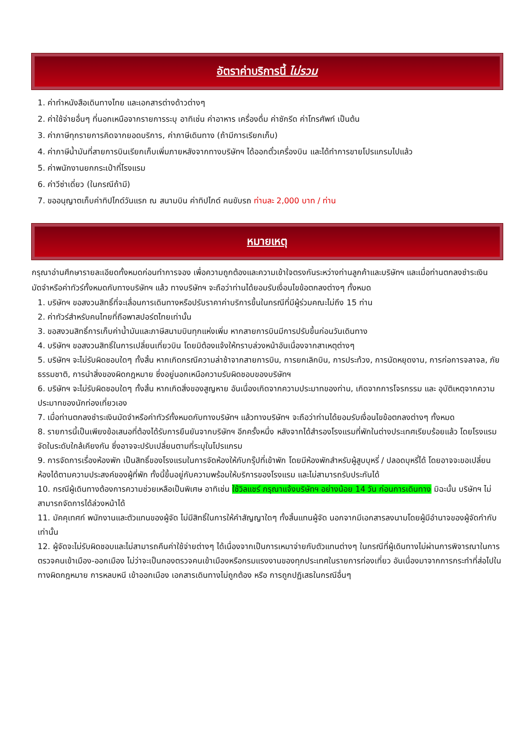อัตราค่าบริการนี้ ไม่รวม
1. ค่าทำหนังสือเดินทางไทย และเอกสารต่างด้าวต่างๆ
2. ค่าใช้จ่ายอื่นๆ ที่นอกเหนือจากรายการระบุ อาทิเช่น ค่าอาหาร เครื่องดื่ม ค่าซักรีด ค่าโทรศัพท์ เป็นต้น
3. ค่าภาษีทุกรายการคิดจากยอดบริการ, ค่าภาษีเดินทาง (ถ้ามีการเรียกเก็บ)
4. ค่าภาษีน้ำมันที่สายการบินเรียกเก็บเพิ่มภายหลังจากทางบริษัทฯ ได้ออกตั๋วเครื่องบิน และได้ทำการขายโปรแกรมไปแล้ว
5. ค่าพนักงานยกกระเป๋าที่โรงแรม
6. ค่าวีซ่าเดี่ยว (ในกรณีถ้ามี)
7. ขออนุญาตเก็บค่าทิปไกด์วันแรก ณ สนามบิน ค่าทิปไกด์ คนขับรถ ท่านละ 2,000 บาท / ท่าน
หมายเหตุ
กรุณาอ่านศึกษารายละเอียดทั้งหมดก่อนทำการจอง เพื่อความถูกต้องและความเข้าใจตรงกันระหว่างท่านลูกค้าและบริษัทฯ และเมื่อท่านตกลงชำระเงินมัดจำหรือค่าทัวร์ทั้งหมดกับทางบริษัทฯ แล้ว ทางบริษัทฯ จะถือว่าท่านได้ยอมรับเงื่อนไขข้อตกลงต่างๆ ทั้งหมด
1. บริษัทฯ ขอสงวนสิทธิ์ที่จะเลื่อนการเดินทางหรือปรับราคาค่าบริการขึ้นในกรณีที่มีผู้ร่วมคณะไม่ถึง 15 ท่าน
2. ค่าทัวร์สำหรับคนไทยที่ถือพาสปอร์ตไทยเท่านั้น
3. ขอสงวนสิทธิ์การเก็บค่าน้ำมันและภาษีสนามบินทุกแห่งเพิ่ม หากสายการบินมีการปรับขึ้นก่อนวันเดินทาง
4. บริษัทฯ ขอสงวนสิทธิ์ในการเปลี่ยนเที่ยวบิน โดยมิต้องแจ้งให้ทราบล่วงหน้าอันเนื่องจากสาเหตุต่างๆ
5. บริษัทฯ จะไม่รับผิดชอบใดๆ ทั้งสิ้น หากเกิดกรณีความล่าช้าจากสายการบิน, การยกเลิกบิน, การประท้วง, การนัดหยุดงาน, การก่อการจลาจล, ภัยธรรมชาติ, การนำสิ่งของผิดกฎหมาย ซึ่งอยู่นอกเหนือความรับผิดชอบของบริษัทฯ
6. บริษัทฯ จะไม่รับผิดชอบใดๆ ทั้งสิ้น หากเกิดสิ่งของสูญหาย อันเนื่องเกิดจากความประมาทของท่าน, เกิดจากการโจรกรรม และ อุบัติเหตุจากความประมาทของนักท่องเที่ยวเอง
7. เมื่อท่านตกลงชำระเงินมัดจำหรือค่าทัวร์ทั้งหมดกับทางบริษัทฯ แล้วทางบริษัทฯ จะถือว่าท่านได้ยอมรับเงื่อนไขข้อตกลงต่างๆ ทั้งหมด
8. รายการนี้เป็นเพียงข้อเสนอที่ต้องได้รับการยืนยันจากบริษัทฯ อีกครั้งหนึ่ง หลังจากได้สำรองโรงแรมที่พักในต่างประเทศเรียบร้อยแล้ว โดยโรงแรมจัดในระดับใกล้เคียงกัน ซึ่งอาจจะปรับเปลี่ยนตามที่ระบุในโปรแกรม
9. การจัดการเรื่องห้องพัก เป็นสิทธิ์ของโรงแรมในการจัดห้องให้กับกรุ๊ปที่เข้าพัก โดยมีห้องพักสำหรับผู้สูบบุหรี่ / ปลอดบุหรี่ได้ โดยอาจจะขอเปลี่ยนห้องได้ตามความประสงค์ของผู้ที่พัก ทั้งนี้ขึ้นอยู่กับความพร้อมให้บริการของโรงแรม และไม่สามารถรับประกันได้
10. กรณีผู้เดินทางต้องการความช่วยเหลือเป็นพิเศษ อาทิเช่น ใช้วิลแชร์ กรุณาแจ้งบริษัทฯ อย่างน้อย 14 วัน ก่อนการเดินทาง มิฉะนั้น บริษัทฯ ไม่สามารถจัดการได้ล่วงหน้าได้
11. มัคคุเทศก์ พนักงานและตัวแทนของผู้จัด ไม่มีสิทธิ์ในการให้คำสัญญาใดๆ ทั้งสิ้นแทนผู้จัด นอกจากมีเอกสารลงนามโดยผู้มีอำนาจของผู้จัดกำกับเท่านั้น
12. ผู้จัดจะไม่รับผิดชอบและไม่สามารถคืนค่าใช้จ่ายต่างๆ ได้เนื่องจากเป็นการเหมาจ่ายกับตัวแทนต่างๆ ในกรณีที่ผู้เดินทางไม่ผ่านการพิจารณาในการตรวจคนเข้าเมือง-ออกเมือง ไม่ว่าจะเป็นกองตรวจคนเข้าเมืองหรือกรมแรงงานของทุกประเทศในรายการท่องเที่ยว อันเนื่องมาจากการกระทำที่ส่อไปในทางผิดกฎหมาย การหลบหนี เข้าออกเมือง เอกสารเดินทางไม่ถูกต้อง หรือ การถูกปฏิเสธในกรณีอื่นๆ